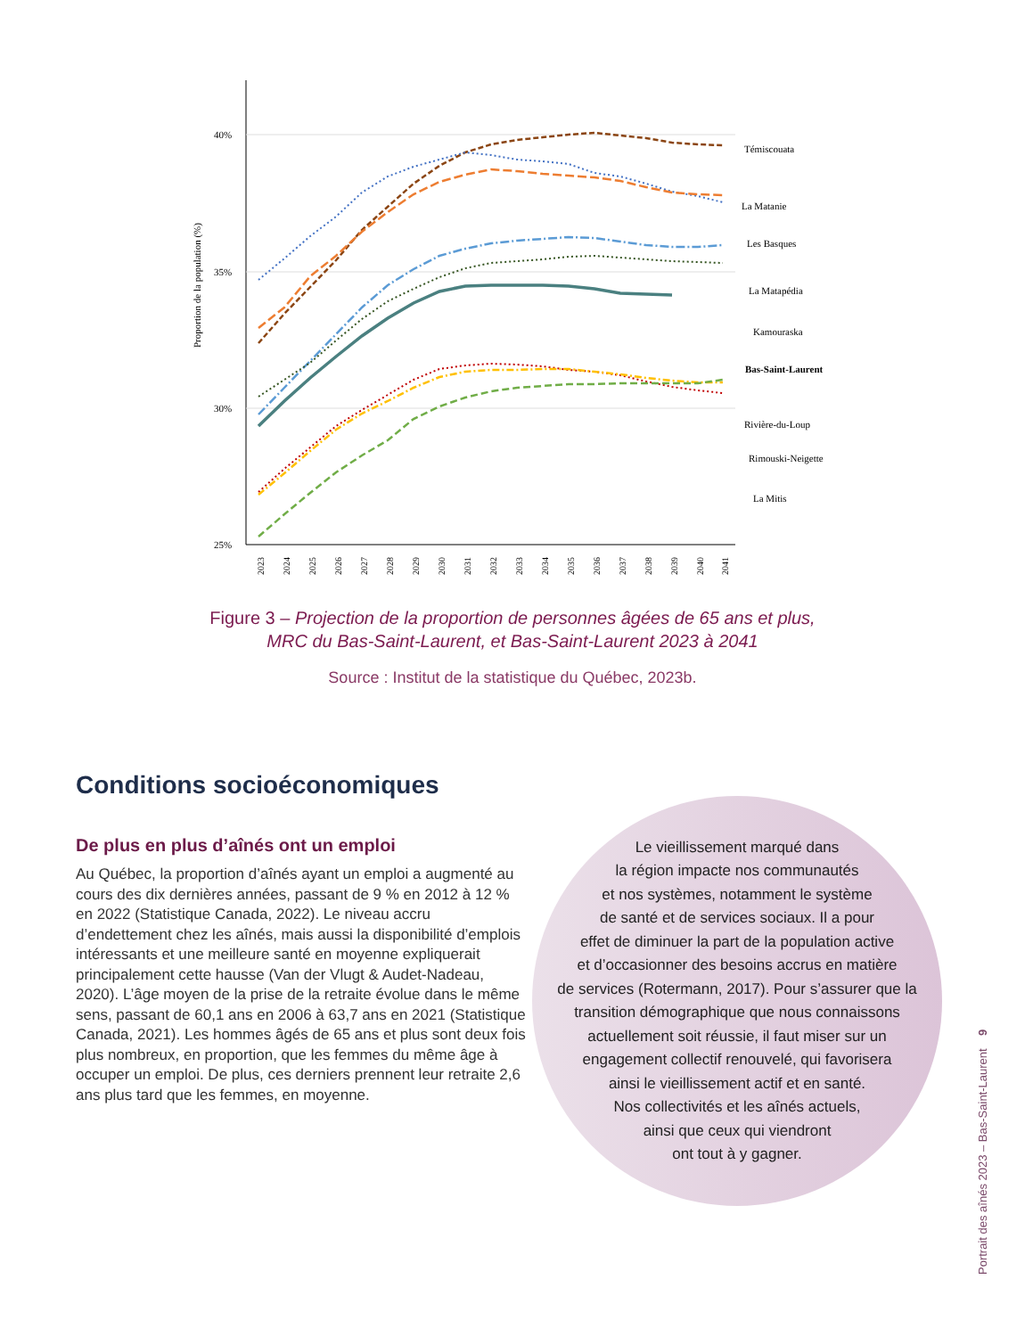40%
35%
30%
25%
Proportion de la population (%)
Témiscouata
La Matanie
Les Basques
La Matapédia
Kamouraska
Bas-Saint-Laurent
Rivière-du-Loup
Rimouski-Neigette
La Mitis
2023
2024
2025
2026
2027
2028
2029
2030
2031
2032
2033
2034
2035
2036
2037
2038
2039
2040
2041
Figure 3 – Projection de la proportion de personnes âgées de 65 ans et plus,
MRC du Bas-Saint-Laurent, et Bas-Saint-Laurent 2023 à 2041
Source : Institut de la statistique du Québec, 2023b.
Conditions socioéconomiques
De plus en plus d’aînés ont un emploi
Au Québec, la proportion d’aînés ayant un emploi a augmenté au cours des dix dernières années, passant de 9 % en 2012 à 12 % en 2022 (Statistique Canada, 2022). Le niveau accru d’endettement chez les aînés, mais aussi la disponibilité d’emplois intéressants et une meilleure santé en moyenne expliquerait principalement cette hausse (Van der Vlugt & Audet-Nadeau, 2020). L’âge moyen de la prise de la retraite évolue dans le même sens, passant de 60,1 ans en 2006 à 63,7 ans en 2021 (Statistique Canada, 2021). Les hommes âgés de 65 ans et plus sont deux fois plus nombreux, en proportion, que les femmes du même âge à occuper un emploi. De plus, ces derniers prennent leur retraite 2,6 ans plus tard que les femmes, en moyenne.
Le vieillissement marqué dans
la région impacte nos communautés
et nos systèmes, notamment le système
de santé et de services sociaux. Il a pour
effet de diminuer la part de la population active
et d’occasionner des besoins accrus en matière
de services (Rotermann, 2017). Pour s’assurer que la
transition démographique que nous connaissons
actuellement soit réussie, il faut miser sur un
engagement collectif renouvelé, qui favorisera
ainsi le vieillissement actif et en santé.
Nos collectivités et les aînés actuels,
ainsi que ceux qui viendront
ont tout à y gagner.
Portrait des aînés 2023 – Bas-Saint-Laurent 9